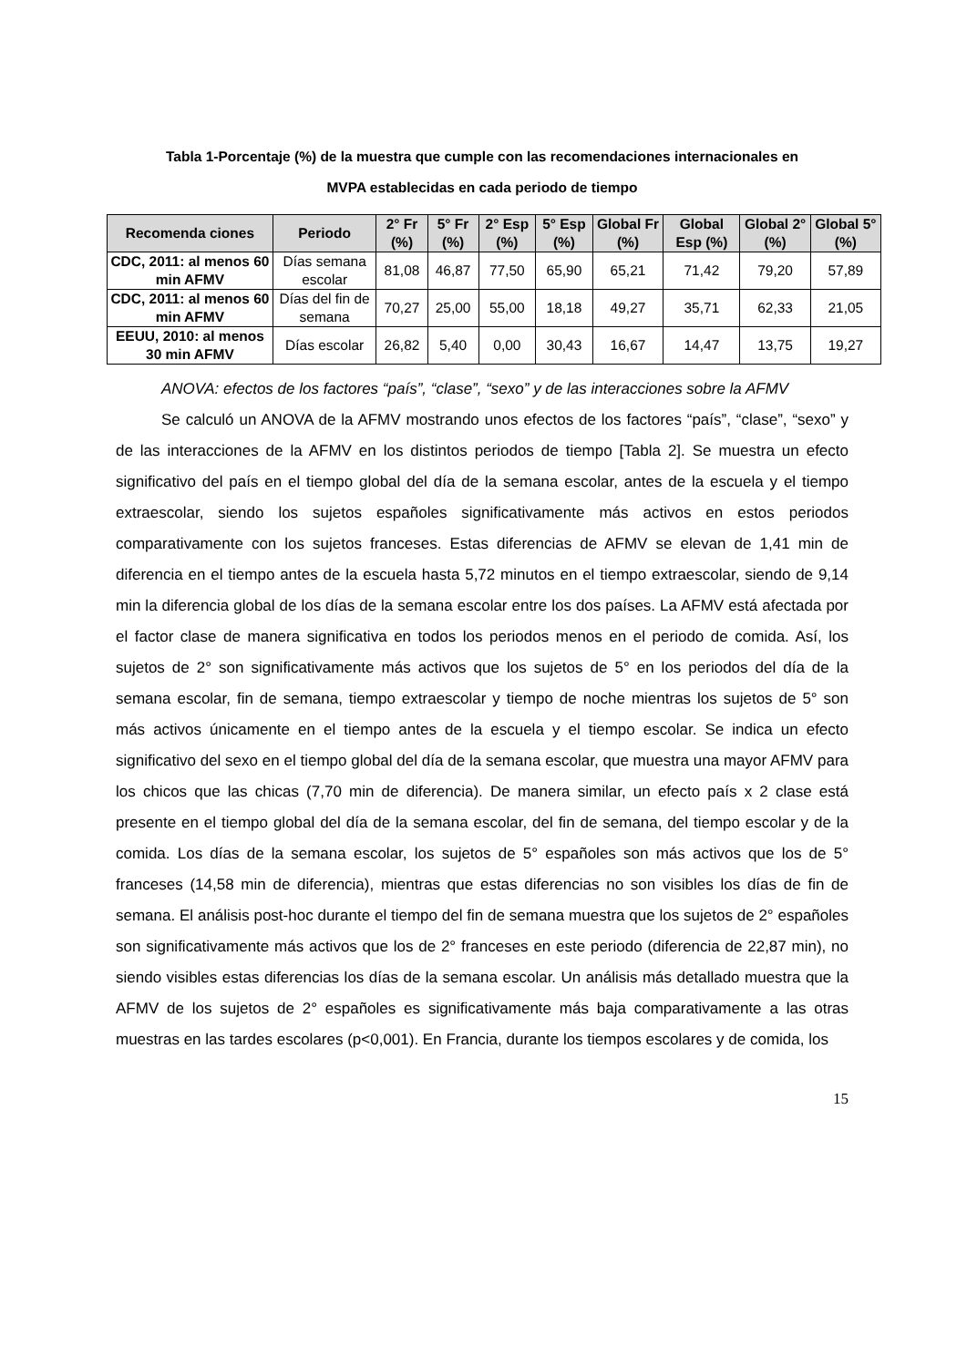Tabla 1-Porcentaje (%) de la muestra que cumple con las recomendaciones internacionales en
MVPA establecidas en cada periodo de tiempo
| Recomenda ciones | Periodo | 2° Fr (%) | 5° Fr (%) | 2° Esp (%) | 5° Esp (%) | Global Fr (%) | Global Esp (%) | Global 2° (%) | Global 5° (%) |
| --- | --- | --- | --- | --- | --- | --- | --- | --- | --- |
| CDC, 2011: al menos 60 min AFMV | Días semana escolar | 81,08 | 46,87 | 77,50 | 65,90 | 65,21 | 71,42 | 79,20 | 57,89 |
| CDC, 2011: al menos 60 min AFMV | Días del fin de semana | 70,27 | 25,00 | 55,00 | 18,18 | 49,27 | 35,71 | 62,33 | 21,05 |
| EEUU, 2010: al menos 30 min AFMV | Días escolar | 26,82 | 5,40 | 0,00 | 30,43 | 16,67 | 14,47 | 13,75 | 19,27 |
ANOVA: efectos de los factores “país”, “clase”, “sexo” y de las interacciones sobre la AFMV
Se calculó un ANOVA de la AFMV mostrando unos efectos de los factores “país”, “clase”, “sexo” y de las interacciones de la AFMV en los distintos periodos de tiempo [Tabla 2]. Se muestra un efecto significativo del país en el tiempo global del día de la semana escolar, antes de la escuela y el tiempo extraescolar, siendo los sujetos españoles significativamente más activos en estos periodos comparativamente con los sujetos franceses. Estas diferencias de AFMV se elevan de 1,41 min de diferencia en el tiempo antes de la escuela hasta 5,72 minutos en el tiempo extraescolar, siendo de 9,14 min la diferencia global de los días de la semana escolar entre los dos países. La AFMV está afectada por el factor clase de manera significativa en todos los periodos menos en el periodo de comida. Así, los sujetos de 2° son significativamente más activos que los sujetos de 5° en los periodos del día de la semana escolar, fin de semana, tiempo extraescolar y tiempo de noche mientras los sujetos de 5° son más activos únicamente en el tiempo antes de la escuela y el tiempo escolar. Se indica un efecto significativo del sexo en el tiempo global del día de la semana escolar, que muestra una mayor AFMV para los chicos que las chicas (7,70 min de diferencia). De manera similar, un efecto país x 2 clase está presente en el tiempo global del día de la semana escolar, del fin de semana, del tiempo escolar y de la comida. Los días de la semana escolar, los sujetos de 5° españoles son más activos que los de 5° franceses (14,58 min de diferencia), mientras que estas diferencias no son visibles los días de fin de semana. El análisis post-hoc durante el tiempo del fin de semana muestra que los sujetos de 2° españoles son significativamente más activos que los de 2° franceses en este periodo (diferencia de 22,87 min), no siendo visibles estas diferencias los días de la semana escolar. Un análisis más detallado muestra que la AFMV de los sujetos de 2° españoles es significativamente más baja comparativamente a las otras muestras en las tardes escolares (p<0,001). En Francia, durante los tiempos escolares y de comida, los
15